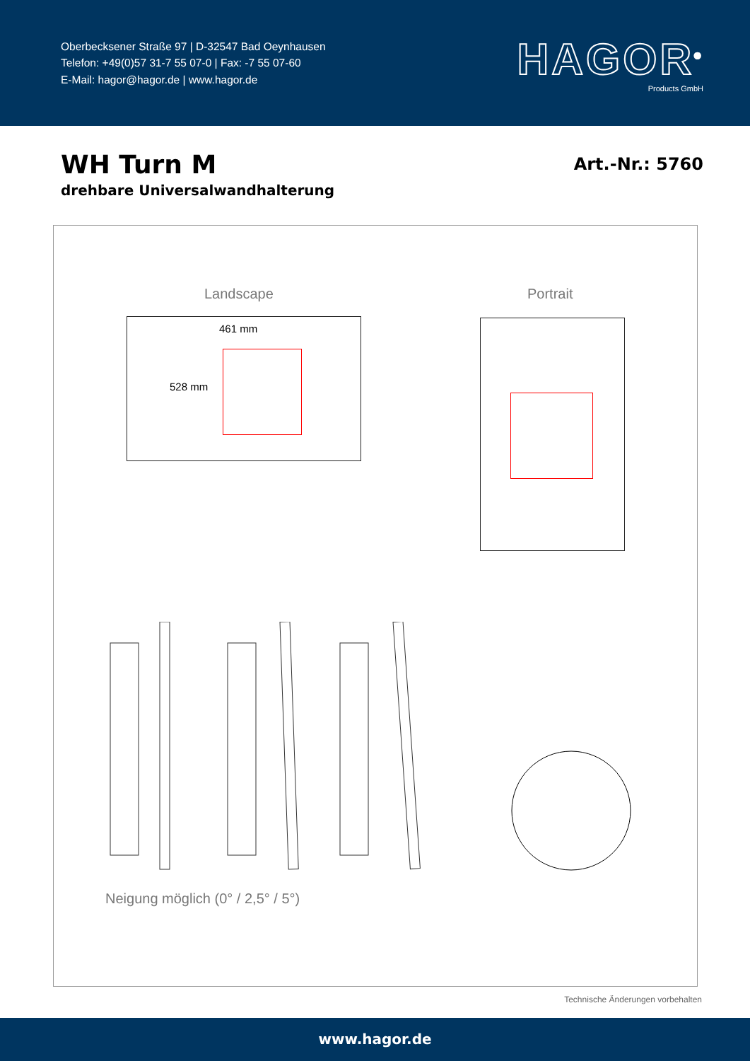Oberbecksener Straße 97 | D-32547 Bad Oeynhausen
Telefon: +49(0)57 31-7 55 07-0 | Fax: -7 55 07-60
E-Mail: hagor@hagor.de | www.hagor.de
HAGOR<sup>®</sup>
Products GmbH
WH Turn M
drehbare Universalwandhalterung
Art.-Nr.: 5760
Landscape Portrait
461 mm
528 mm
Neigung möglich (0° / 2,5° / 5°)
Technische Änderungen vorbehalten
www.hagor.de